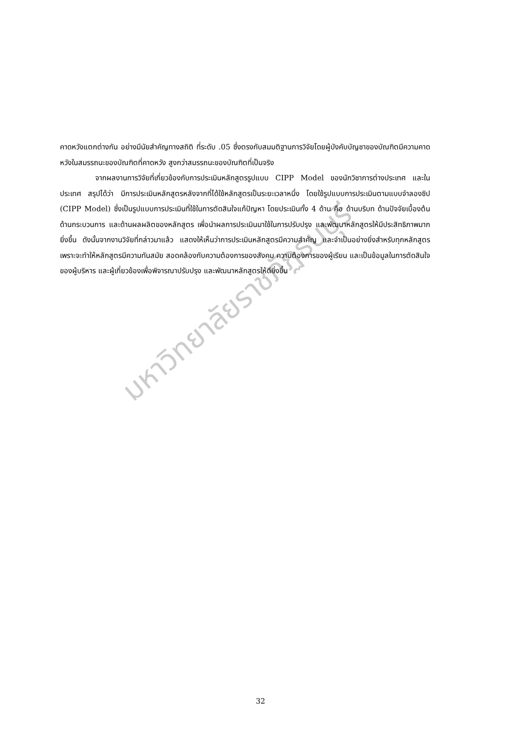มหาวิทยาลัยราชภัฏธนบุรี
คาดหวังแตกต่างกัน อย่างมีนัยสำคัญทางสถิติ ที่ระดับ .05 ซึ่งตรงกับสมมติฐานการวิจัยโดยผู้บังคับบัญชาของบัณฑิตมีความคาดหวังในสมรรถนะของบัณฑิตที่คาดหวัง สูงกว่าสมรรถนะของบัณฑิตที่เป็นจริง
จากผลงานการวิจัยที่เกี่ยวข้องกับการประเมินหลักสูตรรูปแบบ CIPP Model ของนักวิชาการต่างประเทศ และในประเทศ สรุปได้ว่า มีการประเมินหลักสูตรหลังจากที่ได้ใช้หลักสูตรเป็นระยะเวลาหนึ่ง โดยใช้รูปแบบการประเมินตามแบบจำลองซิป (CIPP Model) ซึ่งเป็นรูปแบบการประเมินที่ใช้ในการตัดสินใจแก้ปัญหา โดยประเมินทั้ง 4 ด้าน คือ ด้านบริบท ด้านปัจจัยเบื้องต้น ด้านกระบวนการ และด้านผลผลิตของหลักสูตร เพื่อนำผลการประเมินมาใช้ในการปรับปรุง และพัฒนาหลักสูตรให้มีประสิทธิภาพมากยิ่งขึ้น ดังนั้นจากงานวิจัยที่กล่าวมาแล้ว แสดงให้เห็นว่าการประเมินหลักสูตรมีความสำคัญ และจำเป็นอย่างยิ่งสำหรับทุกหลักสูตร เพราะจะทำให้หลักสูตรมีความทันสมัย สอดคล้องกับความต้องการของสังคม ความต้องการของผู้เรียน และเป็นข้อมูลในการตัดสินใจของผู้บริหาร และผู้เกี่ยวข้องเพื่อพิจารณาปรับปรุง และพัฒนาหลักสูตรให้ดียิ่งขึ้น
32